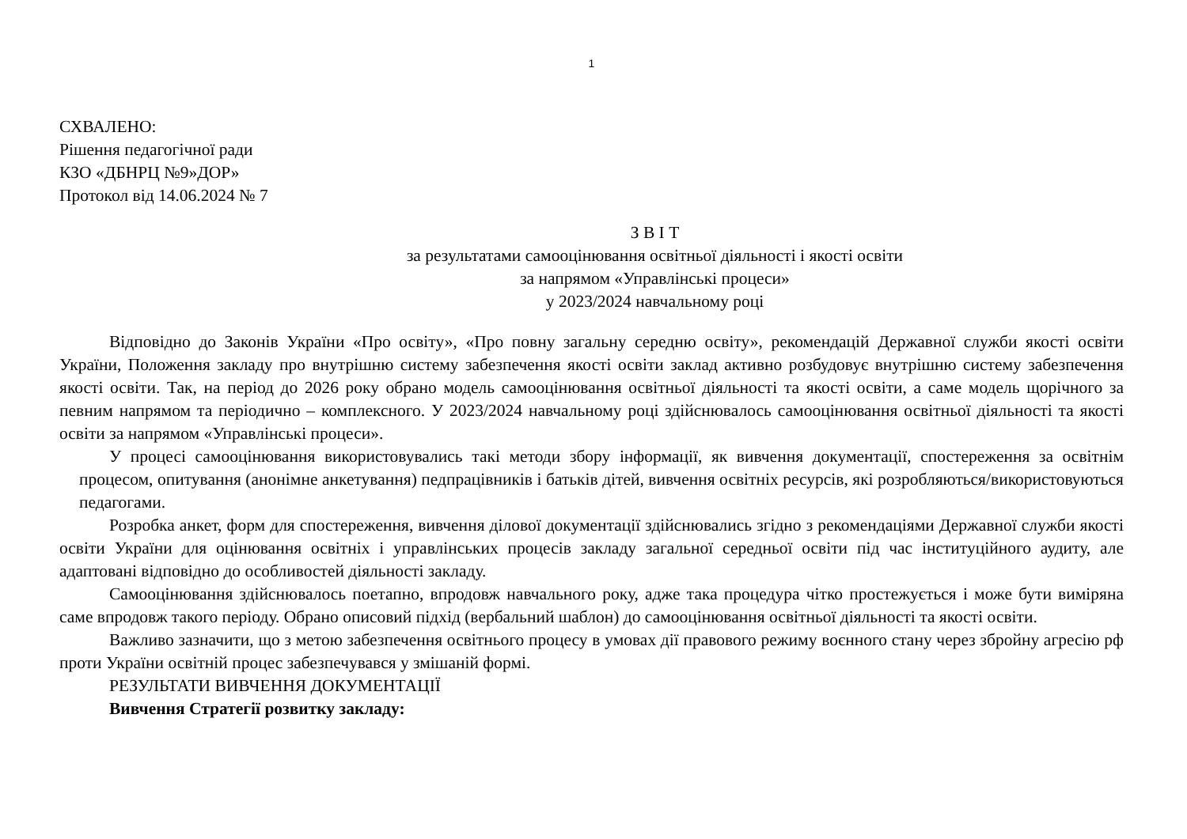1
СХВАЛЕНО:
Рішення педагогічної ради
КЗО «ДБНРЦ №9»ДОР»
Протокол від 14.06.2024 № 7
З В І Т
за результатами самооцінювання освітньої діяльності і якості освіти
за напрямом «Управлінські процеси»
у 2023/2024 навчальному році
Відповідно до Законів України «Про освіту», «Про повну загальну середню освіту», рекомендацій Державної служби якості освіти України, Положення закладу про внутрішню систему забезпечення якості освіти заклад активно розбудовує внутрішню систему забезпечення якості освіти. Так, на період до 2026 року обрано модель самооцінювання освітньої діяльності та якості освіти, а саме модель щорічного за певним напрямом та періодично – комплексного. У 2023/2024 навчальному році здійснювалось самооцінювання освітньої діяльності та якості освіти за напрямом «Управлінські процеси».
У процесі самооцінювання використовувались такі методи збору інформації, як вивчення документації, спостереження за освітнім процесом, опитування (анонімне анкетування) педпрацівників і батьків дітей, вивчення освітніх ресурсів, які розробляються/використовуються педагогами.
Розробка анкет, форм для спостереження, вивчення ділової документації здійснювались згідно з рекомендаціями Державної служби якості освіти України для оцінювання освітніх і управлінських процесів закладу загальної середньої освіти під час інституційного аудиту, але адаптовані відповідно до особливостей діяльності закладу.
Самооцінювання здійснювалось поетапно, впродовж навчального року, адже така процедура чітко простежується і може бути виміряна саме впродовж такого періоду. Обрано описовий підхід (вербальний шаблон) до самооцінювання освітньої діяльності та якості освіти.
Важливо зазначити, що з метою забезпечення освітнього процесу в умовах дії правового режиму воєнного стану через збройну агресію рф проти України освітній процес забезпечувався у змішаній формі.
РЕЗУЛЬТАТИ ВИВЧЕННЯ ДОКУМЕНТАЦІЇ
Вивчення Стратегії розвитку закладу: